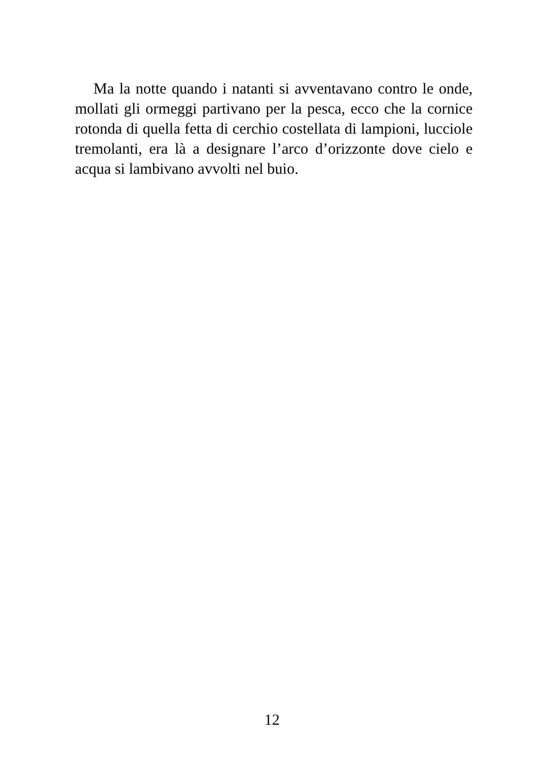Ma la notte quando i natanti si avventavano contro le onde, mollati gli ormeggi partivano per la pesca, ecco che la cornice rotonda di quella fetta di cerchio costellata di lampioni, lucciole tremolanti, era là a designare l’arco d’orizzonte dove cielo e acqua si lambivano avvolti nel buio.
12